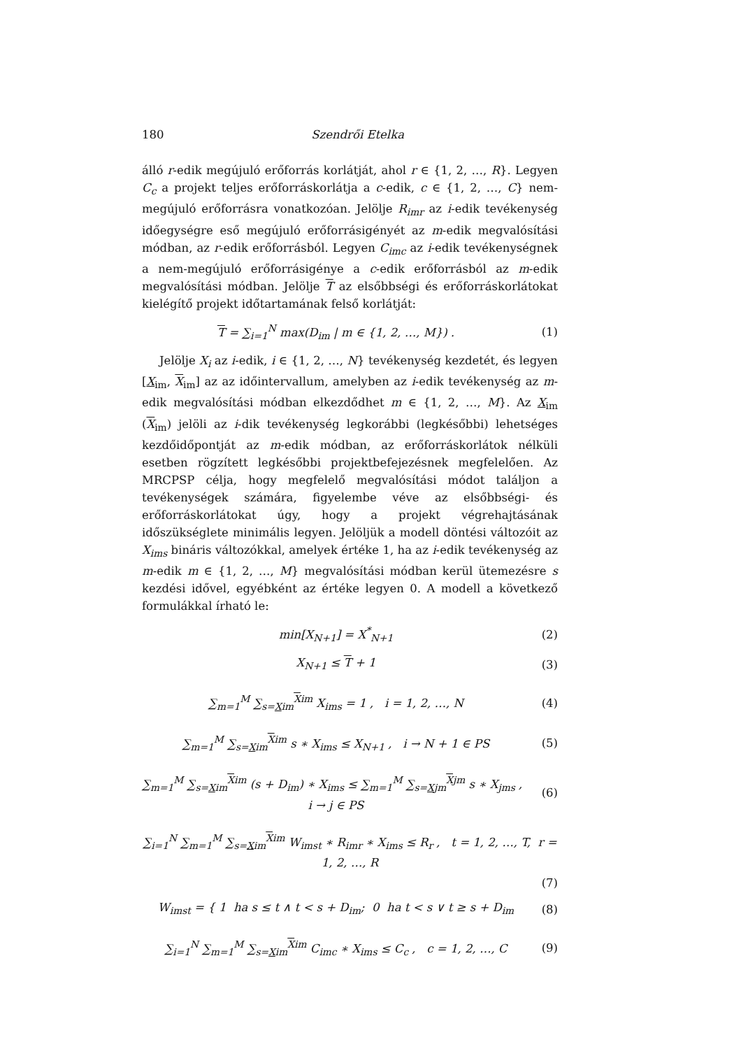180 Szendrői Etelka
álló r-edik megújuló erőforrás korlátját, ahol r ∈ {1, 2, …, R}. Legyen C<sub>c</sub> a projekt teljes erőforráskorlátja a c-edik, c ∈ {1, 2, …, C} nem-megújuló erőforrásra vonatkozóan. Jelölje R<sub>imr</sub> az i-edik tevékenység időegységre eső megújuló erőforrásigényét az m-edik megvalósítási módban, az r-edik erőforrásból. Legyen C<sub>imc</sub> az i-edik tevékenységnek a nem-megújuló erőforrásigénye a c-edik erőforrásból az m-edik megvalósítási módban. Jelölje T az elsőbbségi és erőforráskorlátokat kielégítő projekt időtartamának felső korlátját:
T = ∑<sub>i=1</sub><sup>N</sup> max(D<sub>im</sub> | m ∈ {1, 2, …, M}) . (1)
Jelölje X<sub>i</sub> az i-edik, i ∈ {1, 2, …, N} tevékenység kezdetét, és legyen [X<sub>im</sub>, X<sub>im</sub>] az az időintervallum, amelyben az i-edik tevékenység az m-edik megvalósítási módban elkezdődhet m ∈ {1, 2, …, M}. Az X<sub>im</sub> (X<sub>im</sub>) jelöli az i-dik tevékenység legkorábbi (legkésőbbi) lehetséges kezdőidőpontját az m-edik módban, az erőforráskorlátok nélküli esetben rögzített legkésőbbi projektbefejezésnek megfelelően. Az MRCPSP célja, hogy megfelelő megvalósítási módot találjon a tevékenységek számára, figyelembe véve az elsőbbségi- és erőforráskorlátokat úgy, hogy a projekt végrehajtásának időszükséglete minimális legyen. Jelöljük a modell döntési változóit az X<sub>ims</sub> bináris változókkal, amelyek értéke 1, ha az i-edik tevékenység az m-edik m ∈ {1, 2, …, M} megvalósítási módban kerül ütemezésre s kezdési idővel, egyébként az értéke legyen 0. A modell a következő formulákkal írható le:
min[X<sub>N+1</sub>] = X<sup>*</sup><sub>N+1</sub> (2)
X<sub>N+1</sub> ≤ T + 1 (3)
∑<sub>m=1</sub><sup>M</sup> ∑<sub>s=Xim</sub><sup>Xim</sup> X<sub>ims</sub> = 1 , i = 1, 2, …, N (4)
∑<sub>m=1</sub><sup>M</sup> ∑<sub>s=Xim</sub><sup>Xim</sup> s ∗ X<sub>ims</sub> ≤ X<sub>N+1</sub> , i → N + 1 ∈ PS (5)
∑<sub>m=1</sub><sup>M</sup> ∑<sub>s=Xim</sub><sup>Xim</sup> (s + D<sub>im</sub>) ∗ X<sub>ims</sub> ≤ ∑<sub>m=1</sub><sup>M</sup> ∑<sub>s=Xjm</sub><sup>Xjm</sup> s ∗ X<sub>jms</sub> , i → j ∈ PS (6)
∑<sub>i=1</sub><sup>N</sup> ∑<sub>m=1</sub><sup>M</sup> ∑<sub>s=Xim</sub><sup>Xim</sup> W<sub>imst</sub> ∗ R<sub>imr</sub> ∗ X<sub>ims</sub> ≤ R<sub>r</sub> , t = 1, 2, …, T, r = 1, 2, …, R
(7)
W<sub>imst</sub> = { 1 ha s ≤ t ∧ t < s + D<sub>im</sub>; 0 ha t < s ∨ t ≥ s + D<sub>im</sub> (8)
∑<sub>i=1</sub><sup>N</sup> ∑<sub>m=1</sub><sup>M</sup> ∑<sub>s=Xim</sub><sup>Xim</sup> C<sub>imc</sub> ∗ X<sub>ims</sub> ≤ C<sub>c</sub> , c = 1, 2, …, C (9)